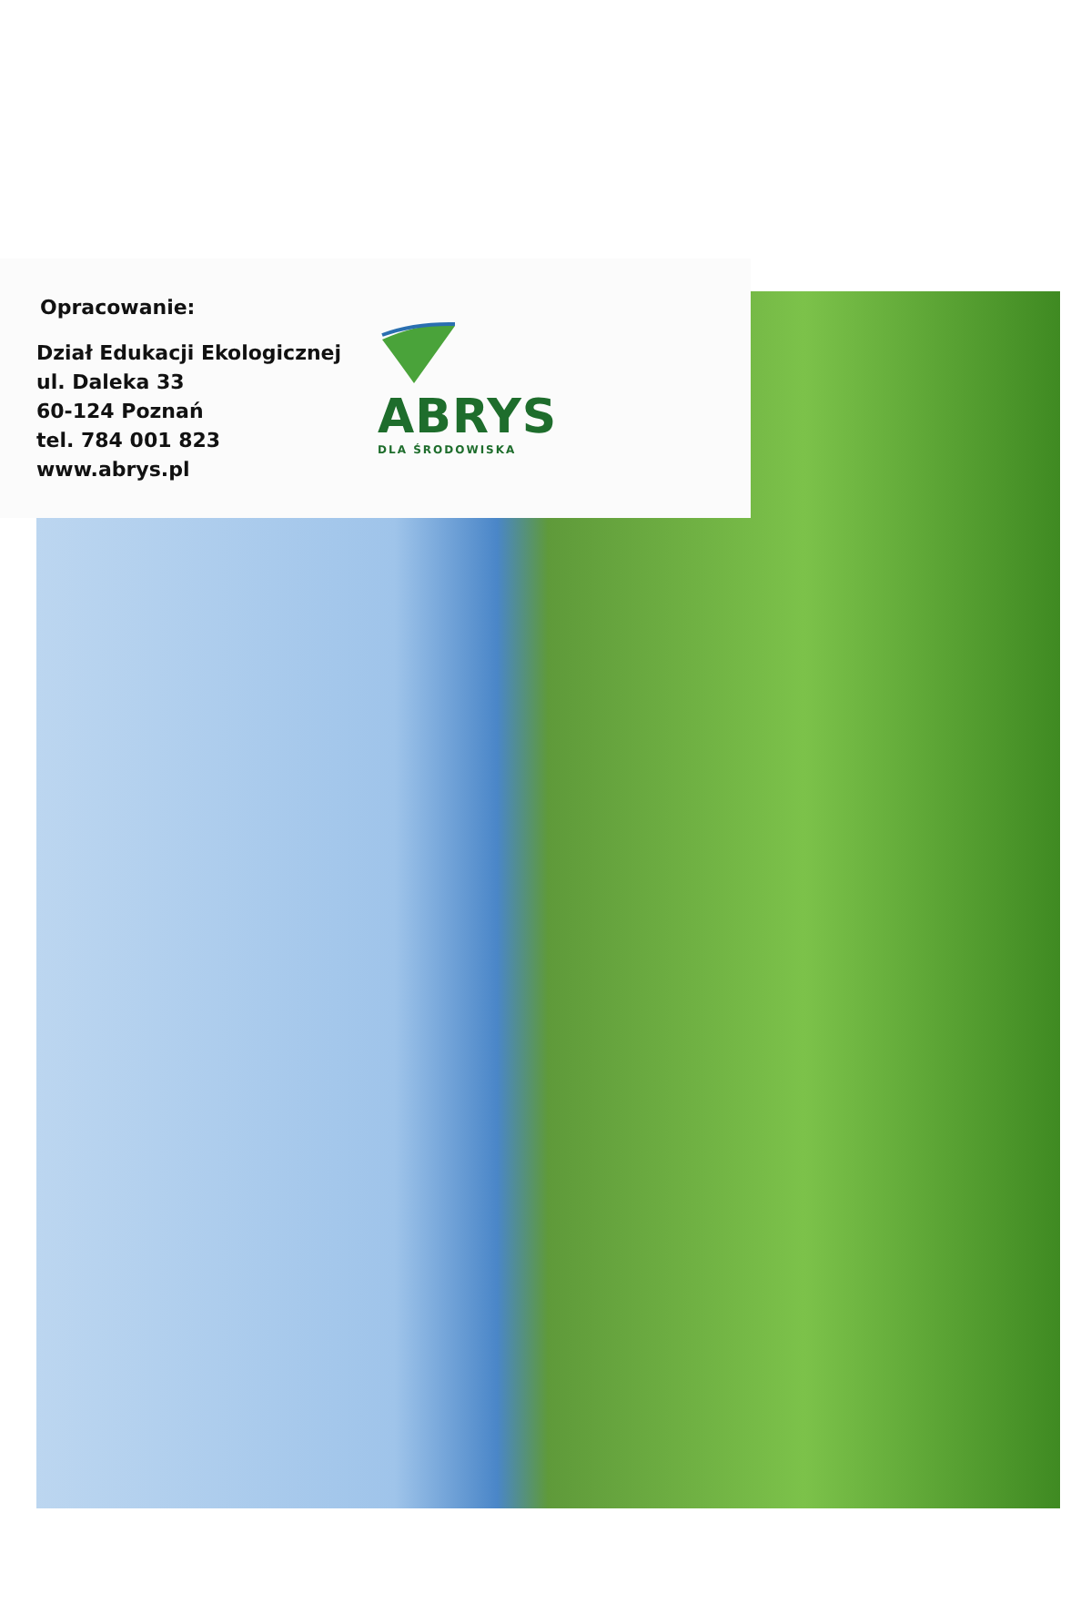Opracowanie:
Dział Edukacji Ekologicznej
ul. Daleka 33
60-124 Poznań
tel. 784 001 823
www.abrys.pl
ABRYS
DLA ŚRODOWISKA